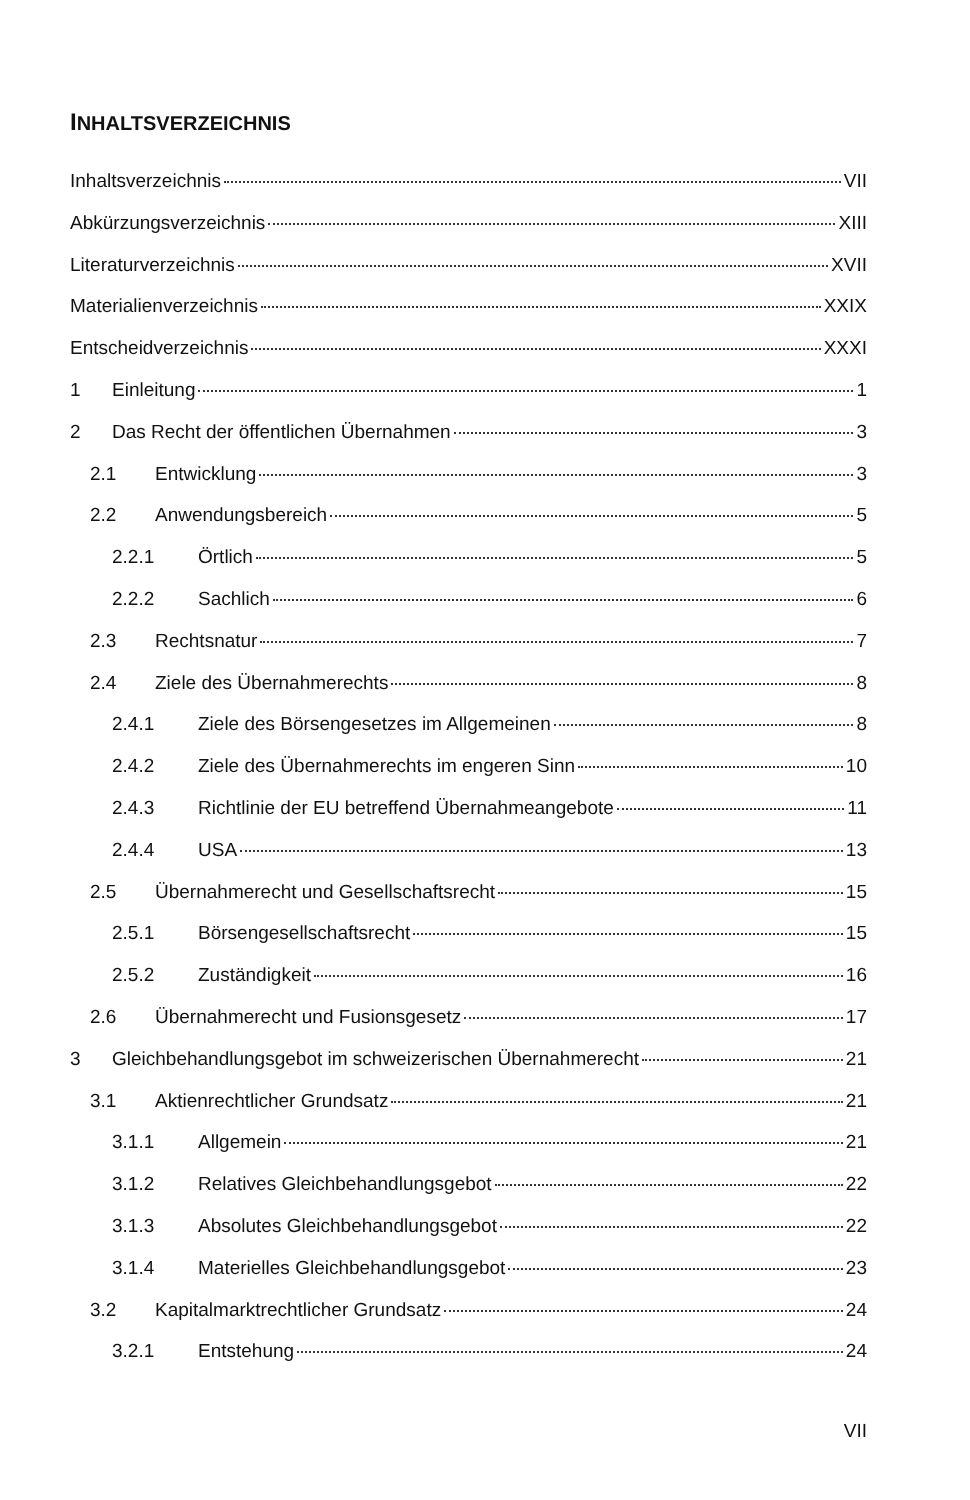INHALTSVERZEICHNIS
Inhaltsverzeichnis VII
Abkürzungsverzeichnis XIII
Literaturverzeichnis XVII
Materialienverzeichnis XXIX
Entscheidverzeichnis XXXI
1 Einleitung 1
2 Das Recht der öffentlichen Übernahmen 3
2.1 Entwicklung 3
2.2 Anwendungsbereich 5
2.2.1 Örtlich 5
2.2.2 Sachlich 6
2.3 Rechtsnatur 7
2.4 Ziele des Übernahmerechts 8
2.4.1 Ziele des Börsengesetzes im Allgemeinen 8
2.4.2 Ziele des Übernahmerechts im engeren Sinn 10
2.4.3 Richtlinie der EU betreffend Übernahmeangebote 11
2.4.4 USA 13
2.5 Übernahmerecht und Gesellschaftsrecht 15
2.5.1 Börsengesellschaftsrecht 15
2.5.2 Zuständigkeit 16
2.6 Übernahmerecht und Fusionsgesetz 17
3 Gleichbehandlungsgebot im schweizerischen Übernahmerecht 21
3.1 Aktienrechtlicher Grundsatz 21
3.1.1 Allgemein 21
3.1.2 Relatives Gleichbehandlungsgebot 22
3.1.3 Absolutes Gleichbehandlungsgebot 22
3.1.4 Materielles Gleichbehandlungsgebot 23
3.2 Kapitalmarktrechtlicher Grundsatz 24
3.2.1 Entstehung 24
VII